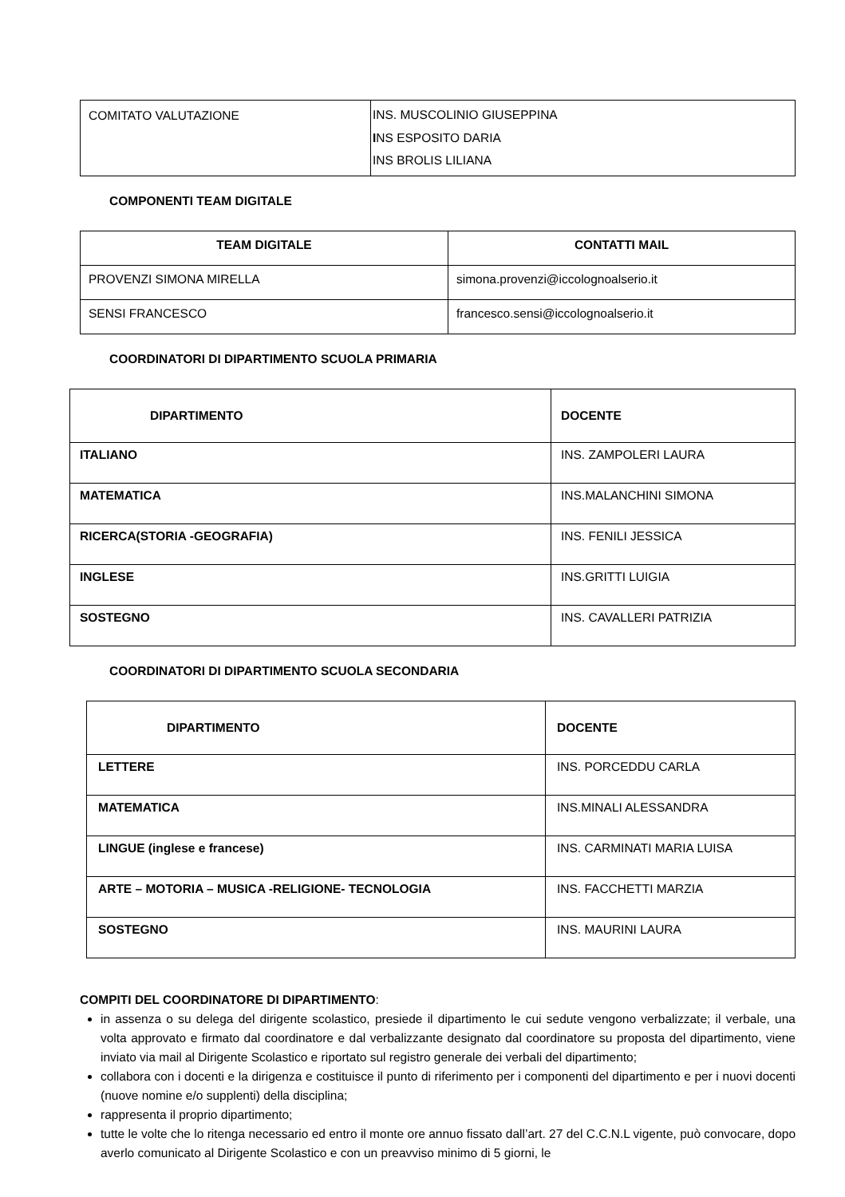| COMITATO VALUTAZIONE | INS. MUSCOLINIO GIUSEPPINA I NS ESPOSITO DARIA INS BROLIS LILIANA |
COMPONENTI TEAM DIGITALE
| TEAM DIGITALE | CONTATTI MAIL |
| --- | --- |
| PROVENZI SIMONA MIRELLA | simona.provenzi@iccolognoalserio.it |
| SENSI FRANCESCO | francesco.sensi@iccolognoalserio.it |
COORDINATORI DI DIPARTIMENTO SCUOLA PRIMARIA
| DIPARTIMENTO | DOCENTE |
| --- | --- |
| ITALIANO | INS. ZAMPOLERI LAURA |
| MATEMATICA | INS.MALANCHINI SIMONA |
| RICERCA(STORIA -GEOGRAFIA) | INS. FENILI JESSICA |
| INGLESE | INS.GRITTI LUIGIA |
| SOSTEGNO | INS. CAVALLERI PATRIZIA |
COORDINATORI DI DIPARTIMENTO SCUOLA SECONDARIA
| DIPARTIMENTO | DOCENTE |
| --- | --- |
| LETTERE | INS. PORCEDDU CARLA |
| MATEMATICA | INS.MINALI ALESSANDRA |
| LINGUE (inglese e francese) | INS. CARMINATI MARIA LUISA |
| ARTE – MOTORIA – MUSICA -RELIGIONE- TECNOLOGIA | INS. FACCHETTI MARZIA |
| SOSTEGNO | INS. MAURINI LAURA |
COMPITI DEL COORDINATORE DI DIPARTIMENTO:
in assenza o su delega del dirigente scolastico, presiede il dipartimento le cui sedute vengono verbalizzate; il verbale, una volta approvato e firmato dal coordinatore e dal verbalizzante designato dal coordinatore su proposta del dipartimento, viene inviato via mail al Dirigente Scolastico e riportato sul registro generale dei verbali del dipartimento;
collabora con i docenti e la dirigenza e costituisce il punto di riferimento per i componenti del dipartimento e per i nuovi docenti (nuove nomine e/o supplenti) della disciplina;
rappresenta il proprio dipartimento;
tutte le volte che lo ritenga necessario ed entro il monte ore annuo fissato dall’art. 27 del C.C.N.L vigente, può convocare, dopo averlo comunicato al Dirigente Scolastico e con un preavviso minimo di 5 giorni, le